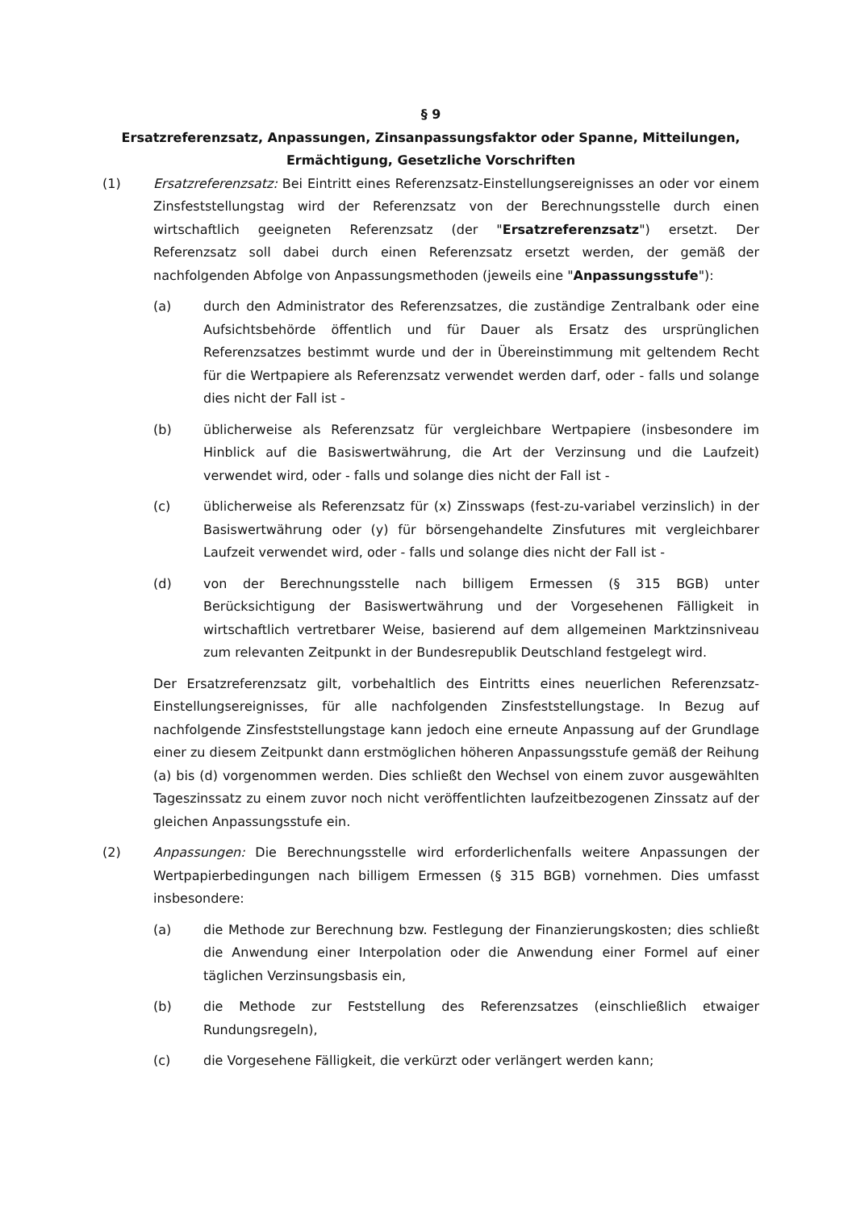§ 9
Ersatzreferenzsatz, Anpassungen, Zinsanpassungsfaktor oder Spanne, Mitteilungen, Ermächtigung, Gesetzliche Vorschriften
(1) Ersatzreferenzsatz: Bei Eintritt eines Referenzsatz-Einstellungsereignisses an oder vor einem Zinsfeststellungstag wird der Referenzsatz von der Berechnungsstelle durch einen wirtschaftlich geeigneten Referenzsatz (der "Ersatzreferenzsatz") ersetzt. Der Referenzsatz soll dabei durch einen Referenzsatz ersetzt werden, der gemäß der nachfolgenden Abfolge von Anpassungsmethoden (jeweils eine "Anpassungsstufe"):
(a) durch den Administrator des Referenzsatzes, die zuständige Zentralbank oder eine Aufsichtsbehörde öffentlich und für Dauer als Ersatz des ursprünglichen Referenzsatzes bestimmt wurde und der in Übereinstimmung mit geltendem Recht für die Wertpapiere als Referenzsatz verwendet werden darf, oder - falls und solange dies nicht der Fall ist -
(b) üblicherweise als Referenzsatz für vergleichbare Wertpapiere (insbesondere im Hinblick auf die Basiswertwährung, die Art der Verzinsung und die Laufzeit) verwendet wird, oder - falls und solange dies nicht der Fall ist -
(c) üblicherweise als Referenzsatz für (x) Zinsswaps (fest-zu-variabel verzinslich) in der Basiswertwährung oder (y) für börsengehandelte Zinsfutures mit vergleichbarer Laufzeit verwendet wird, oder - falls und solange dies nicht der Fall ist -
(d) von der Berechnungsstelle nach billigem Ermessen (§ 315 BGB) unter Berücksichtigung der Basiswertwährung und der Vorgesehenen Fälligkeit in wirtschaftlich vertretbarer Weise, basierend auf dem allgemeinen Marktzinsniveau zum relevanten Zeitpunkt in der Bundesrepublik Deutschland festgelegt wird.
Der Ersatzreferenzsatz gilt, vorbehaltlich des Eintritts eines neuerlichen Referenzsatz-Einstellungsereignisses, für alle nachfolgenden Zinsfeststellungstage. In Bezug auf nachfolgende Zinsfeststellungstage kann jedoch eine erneute Anpassung auf der Grundlage einer zu diesem Zeitpunkt dann erstmöglichen höheren Anpassungsstufe gemäß der Reihung (a) bis (d) vorgenommen werden. Dies schließt den Wechsel von einem zuvor ausgewählten Tageszinssatz zu einem zuvor noch nicht veröffentlichten laufzeitbezogenen Zinssatz auf der gleichen Anpassungsstufe ein.
(2) Anpassungen: Die Berechnungsstelle wird erforderlichenfalls weitere Anpassungen der Wertpapierbedingungen nach billigem Ermessen (§ 315 BGB) vornehmen. Dies umfasst insbesondere:
(a) die Methode zur Berechnung bzw. Festlegung der Finanzierungskosten; dies schließt die Anwendung einer Interpolation oder die Anwendung einer Formel auf einer täglichen Verzinsungsbasis ein,
(b) die Methode zur Feststellung des Referenzsatzes (einschließlich etwaiger Rundungsregeln),
(c) die Vorgesehene Fälligkeit, die verkürzt oder verlängert werden kann;